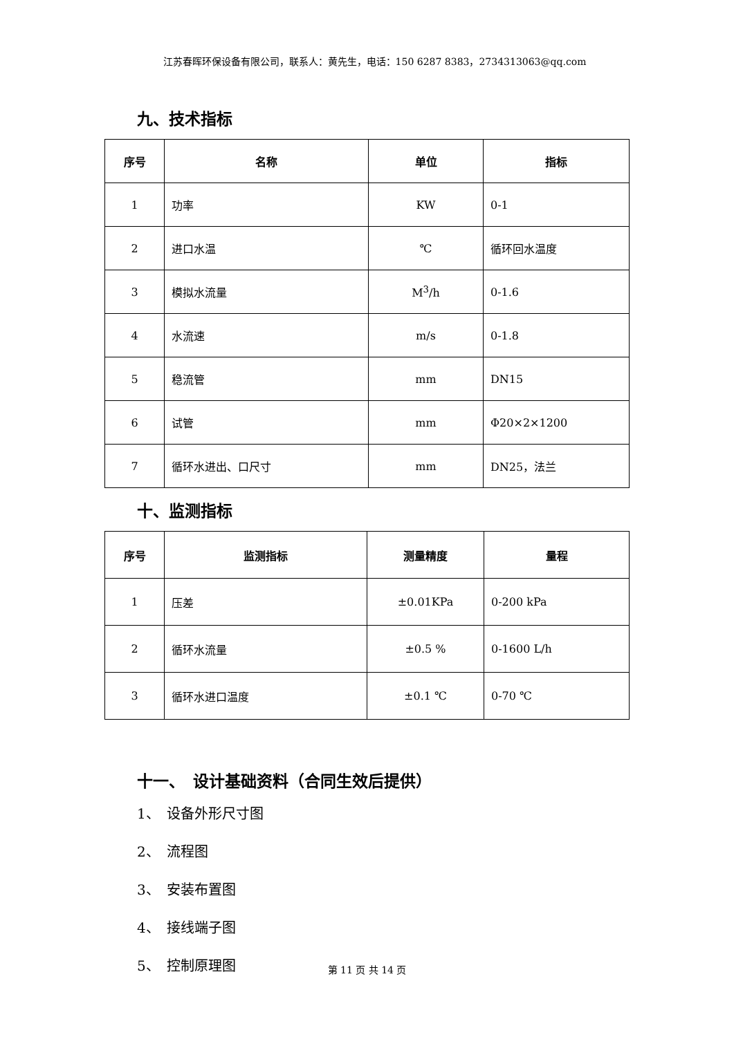江苏春晖环保设备有限公司，联系人：黄先生，电话：150 6287 8383，2734313063@qq.com
九、技术指标
| 序号 | 名称 | 单位 | 指标 |
| --- | --- | --- | --- |
| 1 | 功率 | KW | 0-1 |
| 2 | 进口水温 | ℃ | 循环回水温度 |
| 3 | 模拟水流量 | M<sup>3</sup>/h | 0-1.6 |
| 4 | 水流速 | m/s | 0-1.8 |
| 5 | 稳流管 | mm | DN15 |
| 6 | 试管 | mm | Φ20×2×1200 |
| 7 | 循环水进出、口尺寸 | mm | DN25，法兰 |
十、监测指标
| 序号 | 监测指标 | 测量精度 | 量程 |
| --- | --- | --- | --- |
| 1 | 压差 | ±0.01KPa | 0-200 kPa |
| 2 | 循环水流量 | ±0.5 % | 0-1600 L/h |
| 3 | 循环水进口温度 | ±0.1 ℃ | 0-70 ℃ |
十一、　设计基础资料（合同生效后提供）
1、　设备外形尺寸图
2、　流程图
3、　安装布置图
4、　接线端子图
5、　控制原理图
第 11 页 共 14 页